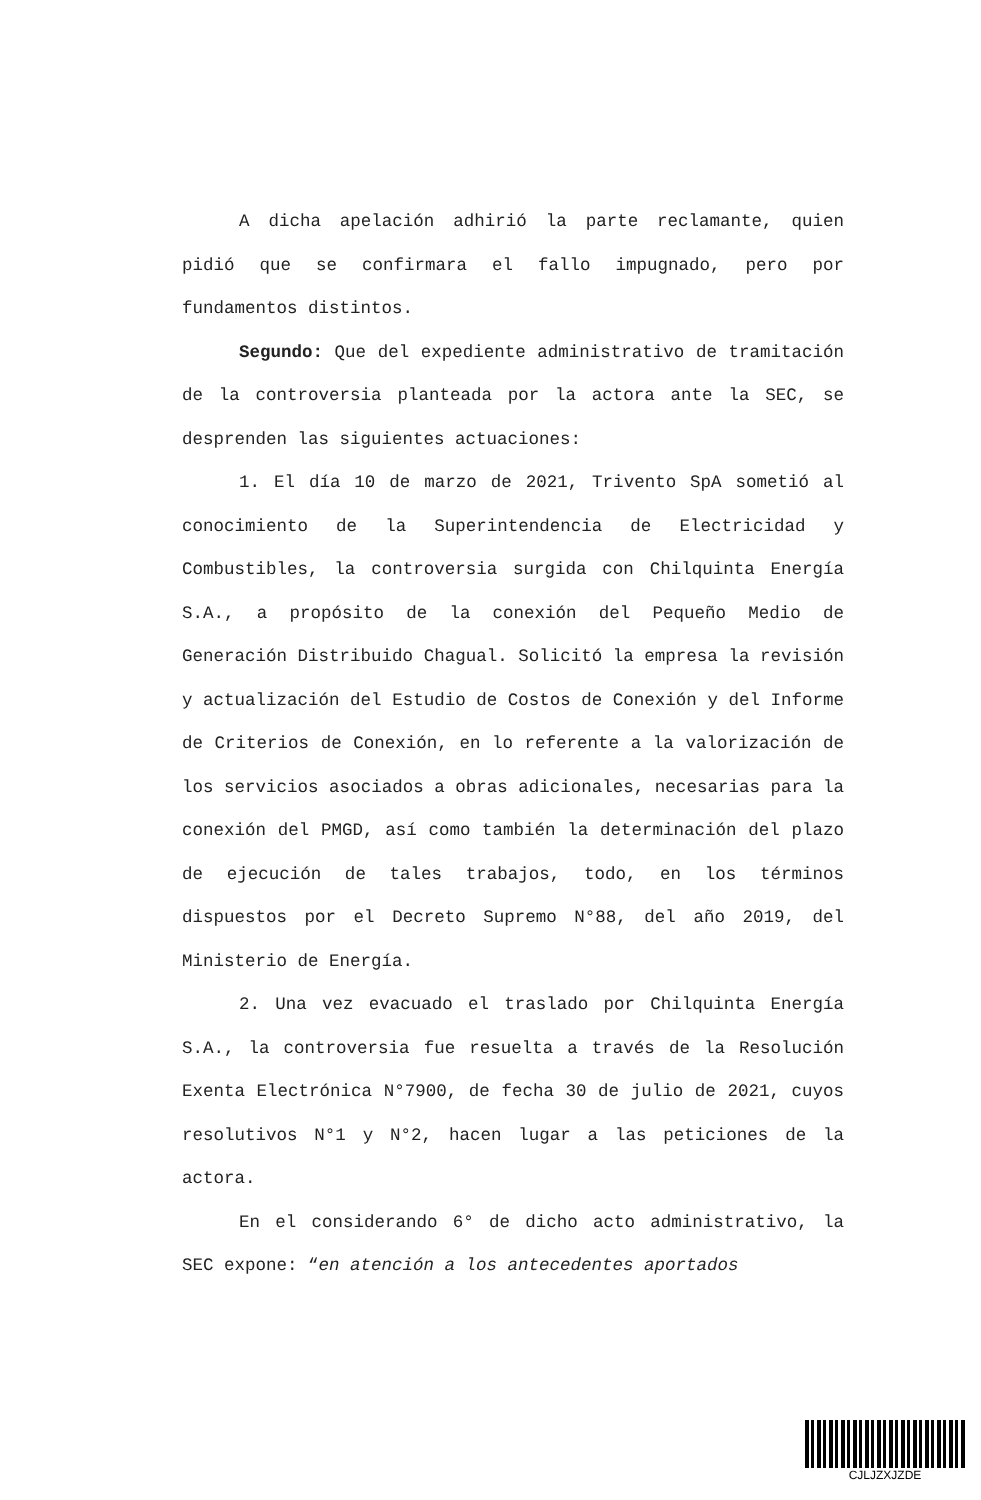A dicha apelación adhirió la parte reclamante, quien pidió que se confirmara el fallo impugnado, pero por fundamentos distintos.
Segundo: Que del expediente administrativo de tramitación de la controversia planteada por la actora ante la SEC, se desprenden las siguientes actuaciones:
1. El día 10 de marzo de 2021, Trivento SpA sometió al conocimiento de la Superintendencia de Electricidad y Combustibles, la controversia surgida con Chilquinta Energía S.A., a propósito de la conexión del Pequeño Medio de Generación Distribuido Chagual. Solicitó la empresa la revisión y actualización del Estudio de Costos de Conexión y del Informe de Criterios de Conexión, en lo referente a la valorización de los servicios asociados a obras adicionales, necesarias para la conexión del PMGD, así como también la determinación del plazo de ejecución de tales trabajos, todo, en los términos dispuestos por el Decreto Supremo N°88, del año 2019, del Ministerio de Energía.
2. Una vez evacuado el traslado por Chilquinta Energía S.A., la controversia fue resuelta a través de la Resolución Exenta Electrónica N°7900, de fecha 30 de julio de 2021, cuyos resolutivos N°1 y N°2, hacen lugar a las peticiones de la actora.
En el considerando 6° de dicho acto administrativo, la SEC expone: “en atención a los antecedentes aportados
CJLJZXJZDE